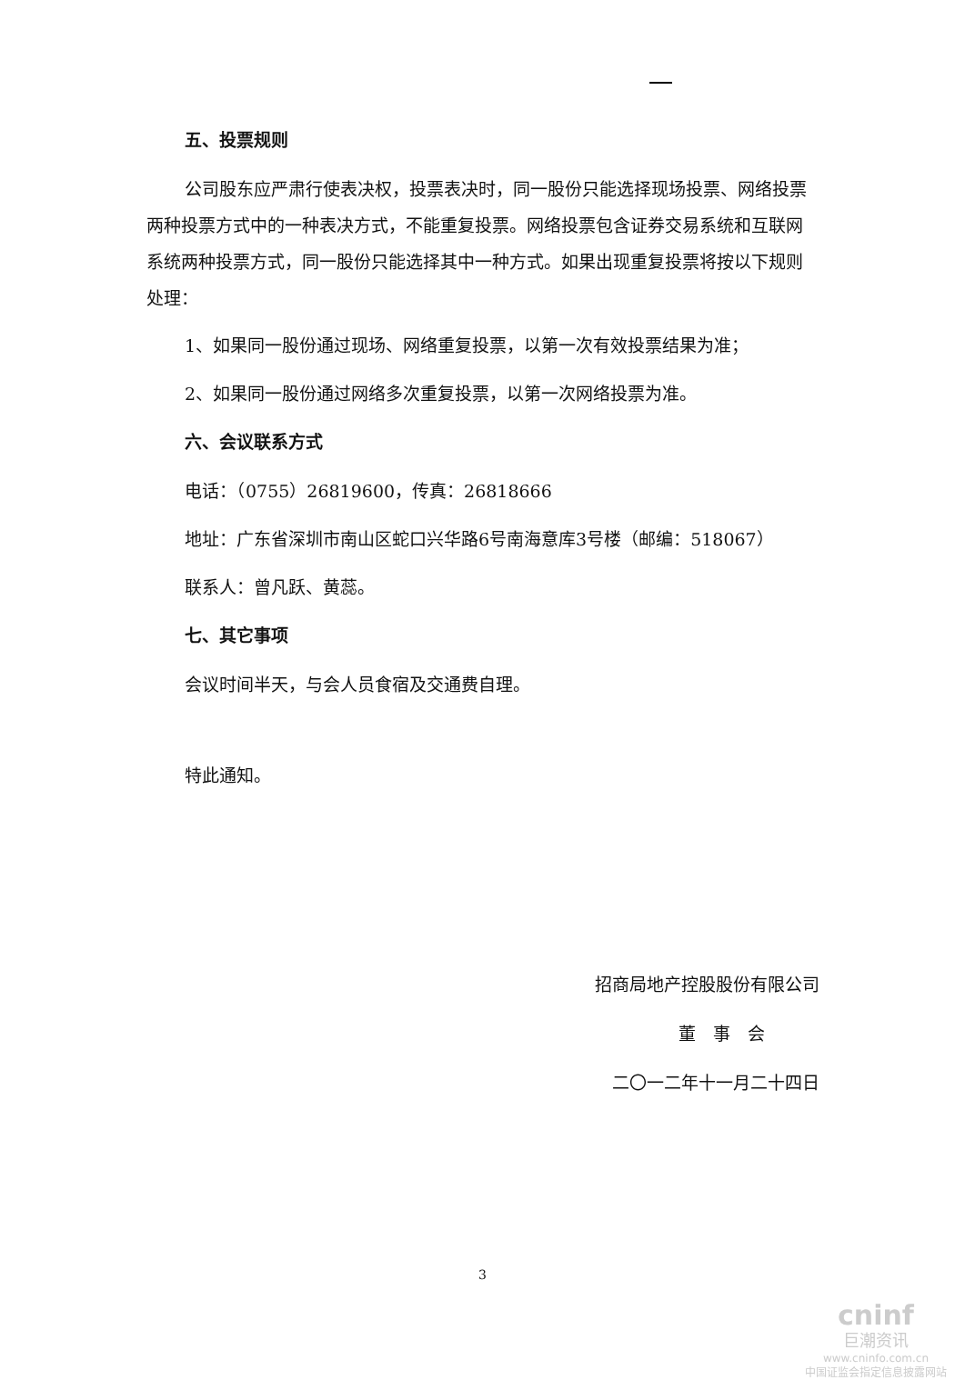五、投票规则
公司股东应严肃行使表决权，投票表决时，同一股份只能选择现场投票、网络投票两种投票方式中的一种表决方式，不能重复投票。网络投票包含证券交易系统和互联网系统两种投票方式，同一股份只能选择其中一种方式。如果出现重复投票将按以下规则处理：
1、如果同一股份通过现场、网络重复投票，以第一次有效投票结果为准；
2、如果同一股份通过网络多次重复投票，以第一次网络投票为准。
六、会议联系方式
电话：（0755）26819600，传真：26818666
地址：广东省深圳市南山区蛇口兴华路6号南海意库3号楼（邮编：518067）
联系人：曾凡跃、黄蕊。
七、其它事项
会议时间半天，与会人员食宿及交通费自理。
特此通知。
招商局地产控股股份有限公司
董　事　会
二〇一二年十一月二十四日
3
cninf
巨潮资讯
www.cninfo.com.cn
中国证监会指定信息披露网站